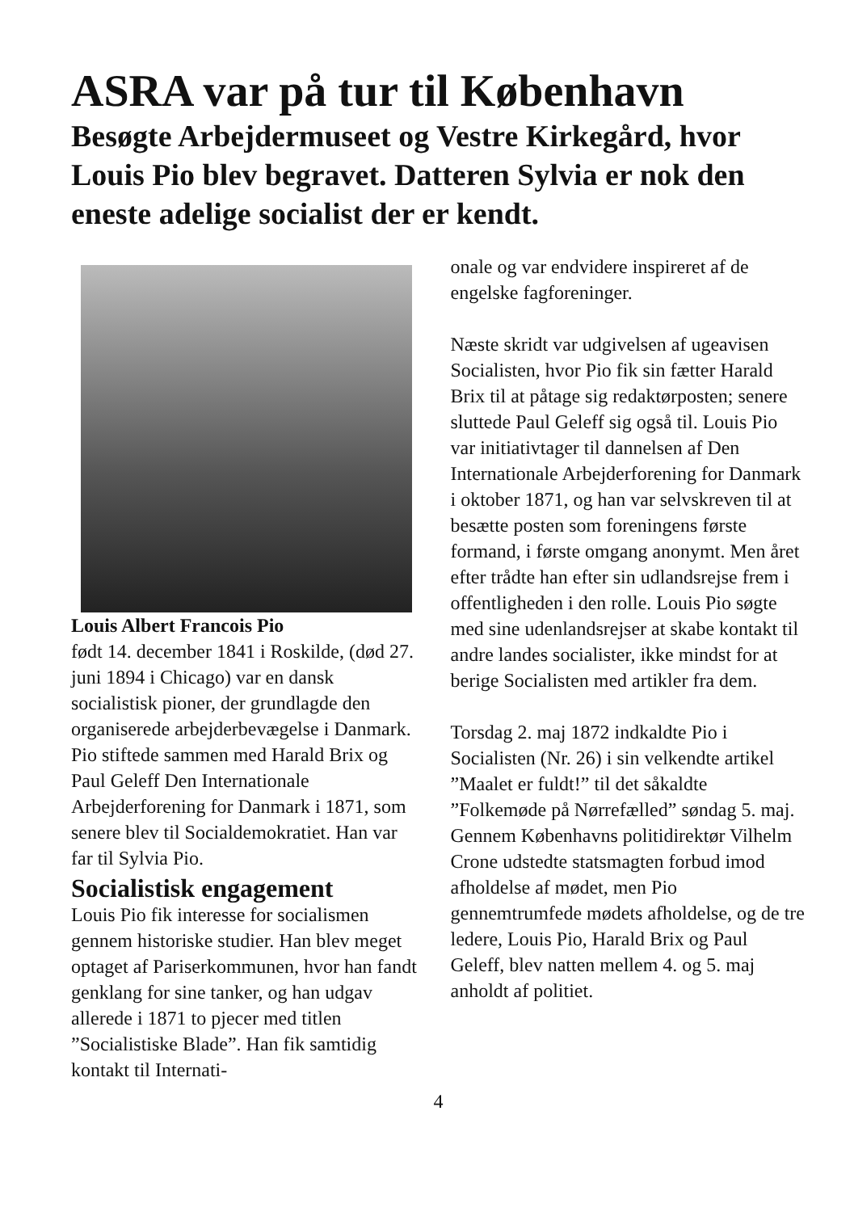ASRA var på tur til København
Besøgte Arbejdermuseet og Vestre Kirkegård, hvor Louis Pio blev begravet. Datteren Sylvia er nok den eneste adelige socialist der er kendt.
Louis Albert Francois Pio
født 14. december 1841 i Roskilde, (død 27. juni 1894 i Chicago) var en dansk socialistisk pioner, der grundlagde den organiserede arbejderbevægelse i Danmark. Pio stiftede sammen med Harald Brix og Paul Geleff Den Internationale Arbejderforening for Danmark i 1871, som senere blev til Socialdemokratiet. Han var far til Sylvia Pio.
Socialistisk engagement
Louis Pio fik interesse for socialismen gennem historiske studier. Han blev meget optaget af Pariserkommunen, hvor han fandt genklang for sine tanker, og han udgav allerede i 1871 to pjecer med titlen ”Socialistiske Blade”. Han fik samtidig kontakt til Internati-
onale og var endvidere inspireret af de engelske fagforeninger.
Næste skridt var udgivelsen af ugeavisen Socialisten, hvor Pio fik sin fætter Harald Brix til at påtage sig redaktørposten; senere sluttede Paul Geleff sig også til. Louis Pio var initiativtager til dannelsen af Den Internationale Arbejderforening for Danmark i oktober 1871, og han var selvskreven til at besætte posten som foreningens første formand, i første omgang anonymt. Men året efter trådte han efter sin udlandsrejse frem i offentligheden i den rolle. Louis Pio søgte med sine udenlandsrejser at skabe kontakt til andre landes socialister, ikke mindst for at berige Socialisten med artikler fra dem.
Torsdag 2. maj 1872 indkaldte Pio i Socialisten (Nr. 26) i sin velkendte artikel ”Maalet er fuldt!” til det såkaldte ”Folkemøde på Nørrefælled” søndag 5. maj. Gennem Københavns politidirektør Vilhelm Crone udstedte statsmagten forbud imod afholdelse af mødet, men Pio gennemtrumfede mødets afholdelse, og de tre ledere, Louis Pio, Harald Brix og Paul Geleff, blev natten mellem 4. og 5. maj anholdt af politiet.
4